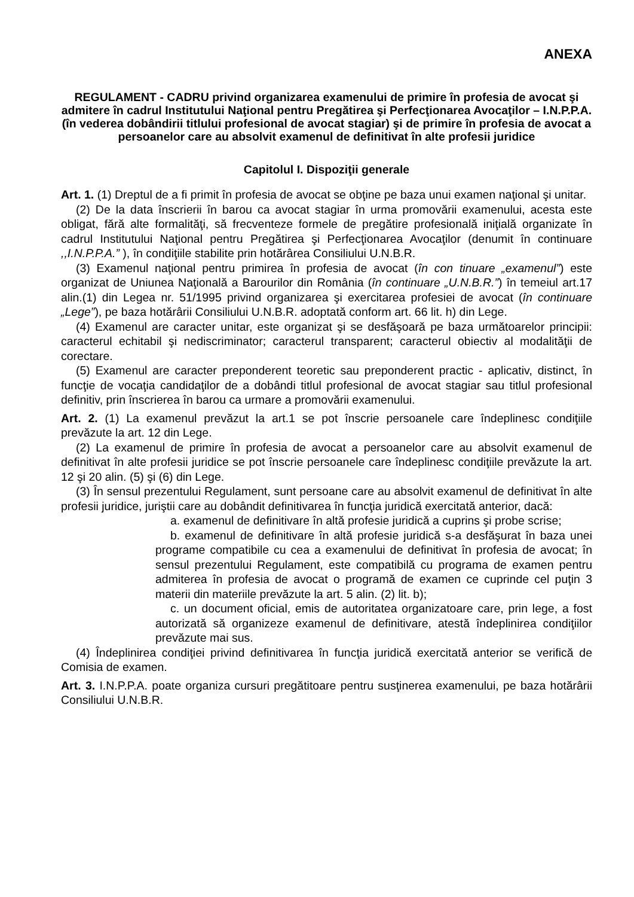ANEXA
REGULAMENT - CADRU privind organizarea examenului de primire în profesia de avocat şi admitere în cadrul Institutului Naţional pentru Pregătirea şi Perfecţionarea Avocaţilor – I.N.P.P.A. (în vederea dobândirii titlului profesional de avocat stagiar) şi de primire în profesia de avocat a persoanelor care au absolvit examenul de definitivat în alte profesii juridice
Capitolul I. Dispoziţii generale
Art. 1. (1) Dreptul de a fi primit în profesia de avocat se obţine pe baza unui examen naţional şi unitar.
(2) De la data înscrierii în barou ca avocat stagiar în urma promovării examenului, acesta este obligat, fără alte formalităţi, să frecventeze formele de pregătire profesională iniţială organizate în cadrul Institutului Naţional pentru Pregătirea şi Perfecţionarea Avocaţilor (denumit în continuare ,,I.N.P.P.A.” ), în condiţiile stabilite prin hotărârea Consiliului U.N.B.R.
(3) Examenul naţional pentru primirea în profesia de avocat (în con tinuare „examenul”) este organizat de Uniunea Naţională a Barourilor din România (în continuare „U.N.B.R.”) în temeiul art.17 alin.(1) din Legea nr. 51/1995 privind organizarea şi exercitarea profesiei de avocat (în continuare „Lege”), pe baza hotărârii Consiliului U.N.B.R. adoptată conform art. 66 lit. h) din Lege.
(4) Examenul are caracter unitar, este organizat şi se desfăşoară pe baza următoarelor principii: caracterul echitabil şi nediscriminator; caracterul transparent; caracterul obiectiv al modalităţii de corectare.
(5) Examenul are caracter preponderent teoretic sau preponderent practic - aplicativ, distinct, în funcţie de vocaţia candidaţilor de a dobândi titlul profesional de avocat stagiar sau titlul profesional definitiv, prin înscrierea în barou ca urmare a promovării examenului.
Art. 2. (1) La examenul prevăzut la art.1 se pot înscrie persoanele care îndeplinesc condiţiile prevăzute la art. 12 din Lege.
(2) La examenul de primire în profesia de avocat a persoanelor care au absolvit examenul de definitivat în alte profesii juridice se pot înscrie persoanele care îndeplinesc condiţiile prevăzute la art. 12 şi 20 alin. (5) şi (6) din Lege.
(3) În sensul prezentului Regulament, sunt persoane care au absolvit examenul de definitivat în alte profesii juridice, juriştii care au dobândit definitivarea în funcţia juridică exercitată anterior, dacă:
a. examenul de definitivare în altă profesie juridică a cuprins şi probe scrise;
b. examenul de definitivare în altă profesie juridică s-a desfăşurat în baza unei programe compatibile cu cea a examenului de definitivat în profesia de avocat; în sensul prezentului Regulament, este compatibilă cu programa de examen pentru admiterea în profesia de avocat o programă de examen ce cuprinde cel puţin 3 materii din materiile prevăzute la art. 5 alin. (2) lit. b);
c. un document oficial, emis de autoritatea organizatoare care, prin lege, a fost autorizată să organizeze examenul de definitivare, atestă îndeplinirea condiţiilor prevăzute mai sus.
(4) Îndeplinirea condiţiei privind definitivarea în funcţia juridică exercitată anterior se verifică de Comisia de examen.
Art. 3. I.N.P.P.A. poate organiza cursuri pregătitoare pentru susţinerea examenului, pe baza hotărârii Consiliului U.N.B.R.